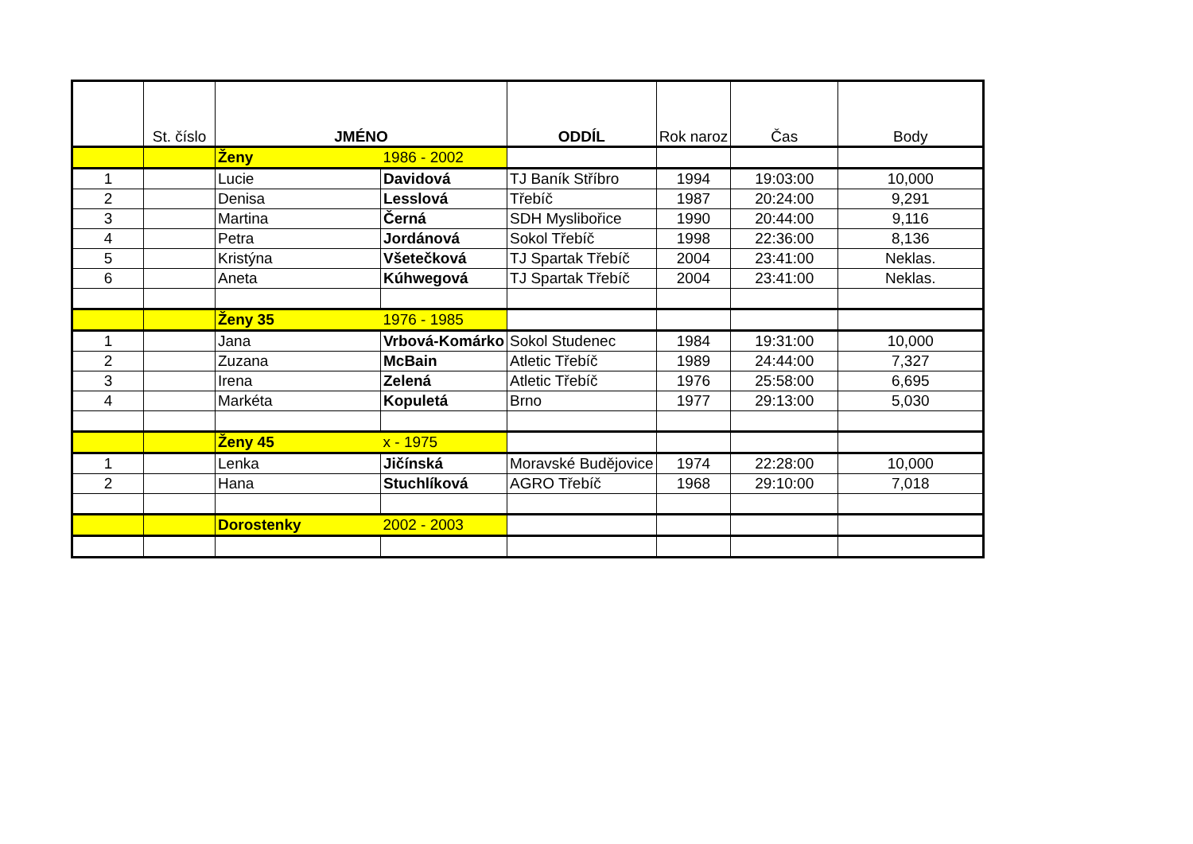| | St. číslo | JMÉNO | | ODDÍL | Rok naroz | Čas | Body |
| --- | --- | --- | --- | --- | --- | --- | --- |
| | | Ženy | 1986 - 2002 | | | | |
| 1 | | Lucie | Davidová | TJ Baník Stříbro | 1994 | 19:03:00 | 10,000 |
| 2 | | Denisa | Lesslová | Třebíč | 1987 | 20:24:00 | 9,291 |
| 3 | | Martina | Černá | SDH Myslibořice | 1990 | 20:44:00 | 9,116 |
| 4 | | Petra | Jordánová | Sokol Třebíč | 1998 | 22:36:00 | 8,136 |
| 5 | | Kristýna | Všetečková | TJ Spartak Třebíč | 2004 | 23:41:00 | Neklas. |
| 6 | | Aneta | Kúhwegová | TJ Spartak Třebíč | 2004 | 23:41:00 | Neklas. |
| | | Ženy 35 | 1976 - 1985 | | | | |
| 1 | | Jana | Vrbová-Komárko | Sokol Studenec | 1984 | 19:31:00 | 10,000 |
| 2 | | Zuzana | McBain | Atletic Třebíč | 1989 | 24:44:00 | 7,327 |
| 3 | | Irena | Zelená | Atletic Třebíč | 1976 | 25:58:00 | 6,695 |
| 4 | | Markéta | Kopuletá | Brno | 1977 | 29:13:00 | 5,030 |
| | | Ženy 45 | x - 1975 | | | | |
| 1 | | Lenka | Jičínská | Moravské Budějovice | 1974 | 22:28:00 | 10,000 |
| 2 | | Hana | Stuchlíková | AGRO Třebíč | 1968 | 29:10:00 | 7,018 |
| | | Dorostenky | 2002 - 2003 | | | | |